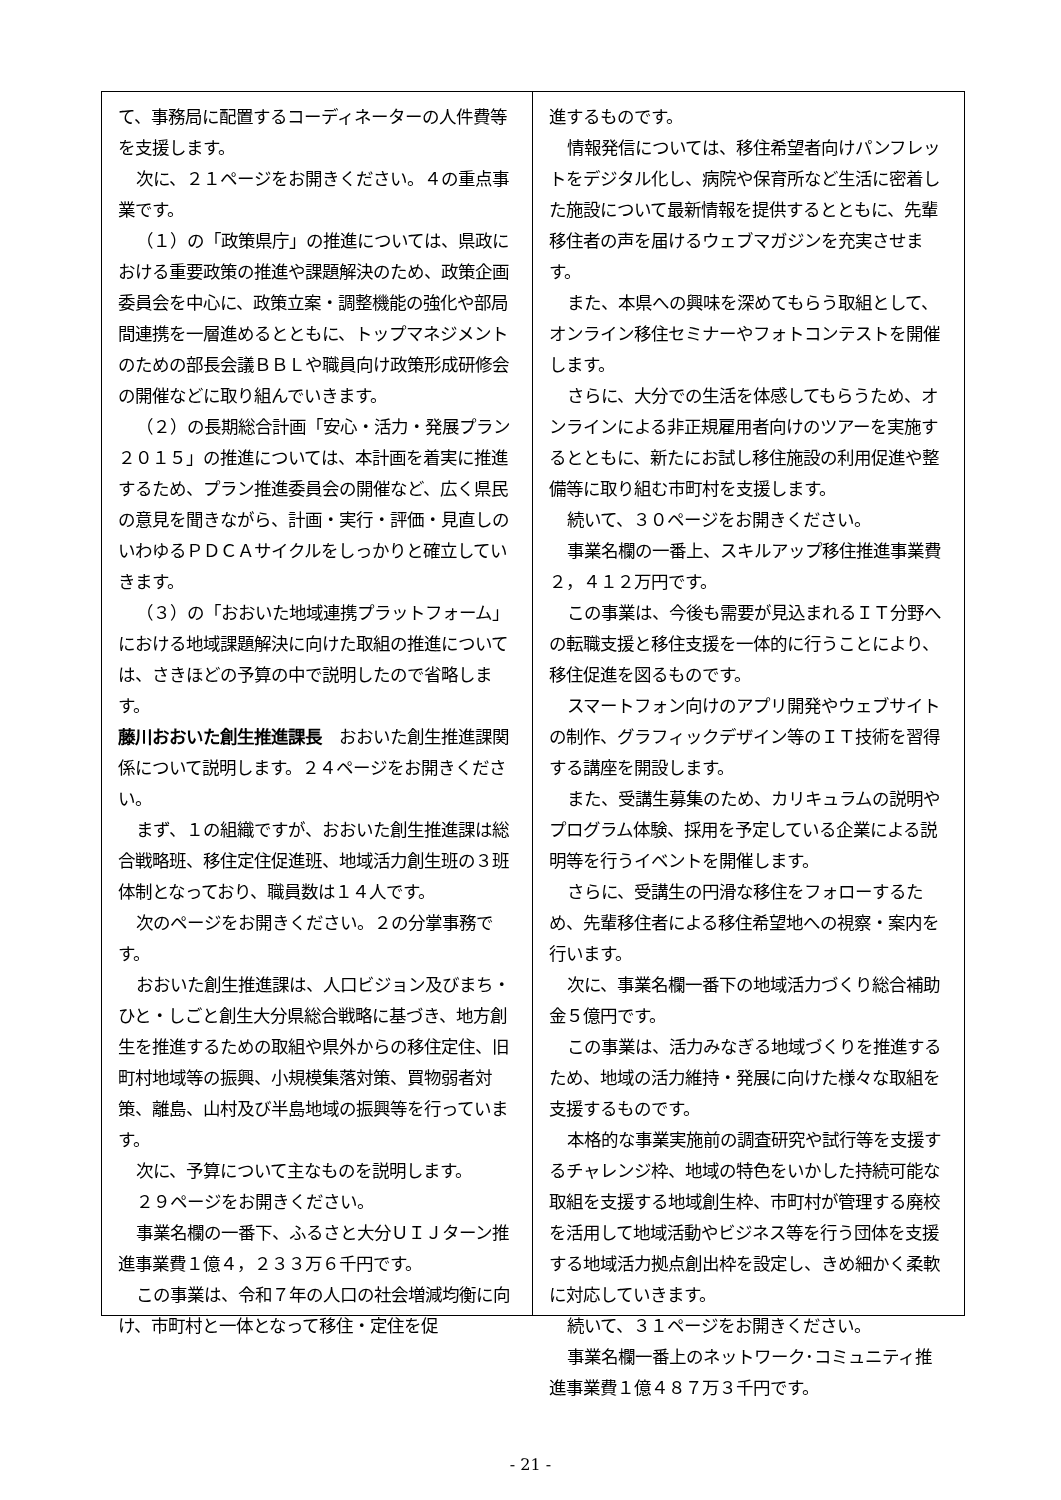て、事務局に配置するコーディネーターの人件費等を支援します。
次に、２１ページをお開きください。４の重点事業です。
（１）の「政策県庁」の推進については、県政における重要政策の推進や課題解決のため、政策企画委員会を中心に、政策立案・調整機能の強化や部局間連携を一層進めるとともに、トップマネジメントのための部長会議ＢＢＬや職員向け政策形成研修会の開催などに取り組んでいきます。
（２）の長期総合計画「安心・活力・発展プラン２０１５」の推進については、本計画を着実に推進するため、プラン推進委員会の開催など、広く県民の意見を聞きながら、計画・実行・評価・見直しのいわゆるＰＤＣＡサイクルをしっかりと確立していきます。
（３）の「おおいた地域連携プラットフォーム」における地域課題解決に向けた取組の推進については、さきほどの予算の中で説明したので省略します。
藤川おおいた創生推進課長　おおいた創生推進課関係について説明します。２４ページをお開きください。
まず、１の組織ですが、おおいた創生推進課は総合戦略班、移住定住促進班、地域活力創生班の３班体制となっており、職員数は１４人です。
次のページをお開きください。２の分掌事務です。
おおいた創生推進課は、人口ビジョン及びまち・ひと・しごと創生大分県総合戦略に基づき、地方創生を推進するための取組や県外からの移住定住、旧町村地域等の振興、小規模集落対策、買物弱者対策、離島、山村及び半島地域の振興等を行っています。
次に、予算について主なものを説明します。
２９ページをお開きください。
事業名欄の一番下、ふるさと大分ＵＩＪターン推進事業費１億４，２３３万６千円です。
この事業は、令和７年の人口の社会増減均衡に向け、市町村と一体となって移住・定住を促
進するものです。
情報発信については、移住希望者向けパンフレットをデジタル化し、病院や保育所など生活に密着した施設について最新情報を提供するとともに、先輩移住者の声を届けるウェブマガジンを充実させます。
また、本県への興味を深めてもらう取組として、オンライン移住セミナーやフォトコンテストを開催します。
さらに、大分での生活を体感してもらうため、オンラインによる非正規雇用者向けのツアーを実施するとともに、新たにお試し移住施設の利用促進や整備等に取り組む市町村を支援します。
続いて、３０ページをお開きください。
事業名欄の一番上、スキルアップ移住推進事業費２，４１２万円です。
この事業は、今後も需要が見込まれるＩＴ分野への転職支援と移住支援を一体的に行うことにより、移住促進を図るものです。
スマートフォン向けのアプリ開発やウェブサイトの制作、グラフィックデザイン等のＩＴ技術を習得する講座を開設します。
また、受講生募集のため、カリキュラムの説明やプログラム体験、採用を予定している企業による説明等を行うイベントを開催します。
さらに、受講生の円滑な移住をフォローするため、先輩移住者による移住希望地への視察・案内を行います。
次に、事業名欄一番下の地域活力づくり総合補助金５億円です。
この事業は、活力みなぎる地域づくりを推進するため、地域の活力維持・発展に向けた様々な取組を支援するものです。
本格的な事業実施前の調査研究や試行等を支援するチャレンジ枠、地域の特色をいかした持続可能な取組を支援する地域創生枠、市町村が管理する廃校を活用して地域活動やビジネス等を行う団体を支援する地域活力拠点創出枠を設定し、きめ細かく柔軟に対応していきます。
続いて、３１ページをお開きください。
事業名欄一番上のネットワーク･コミュニティ推進事業費１億４８７万３千円です。
- 21 -